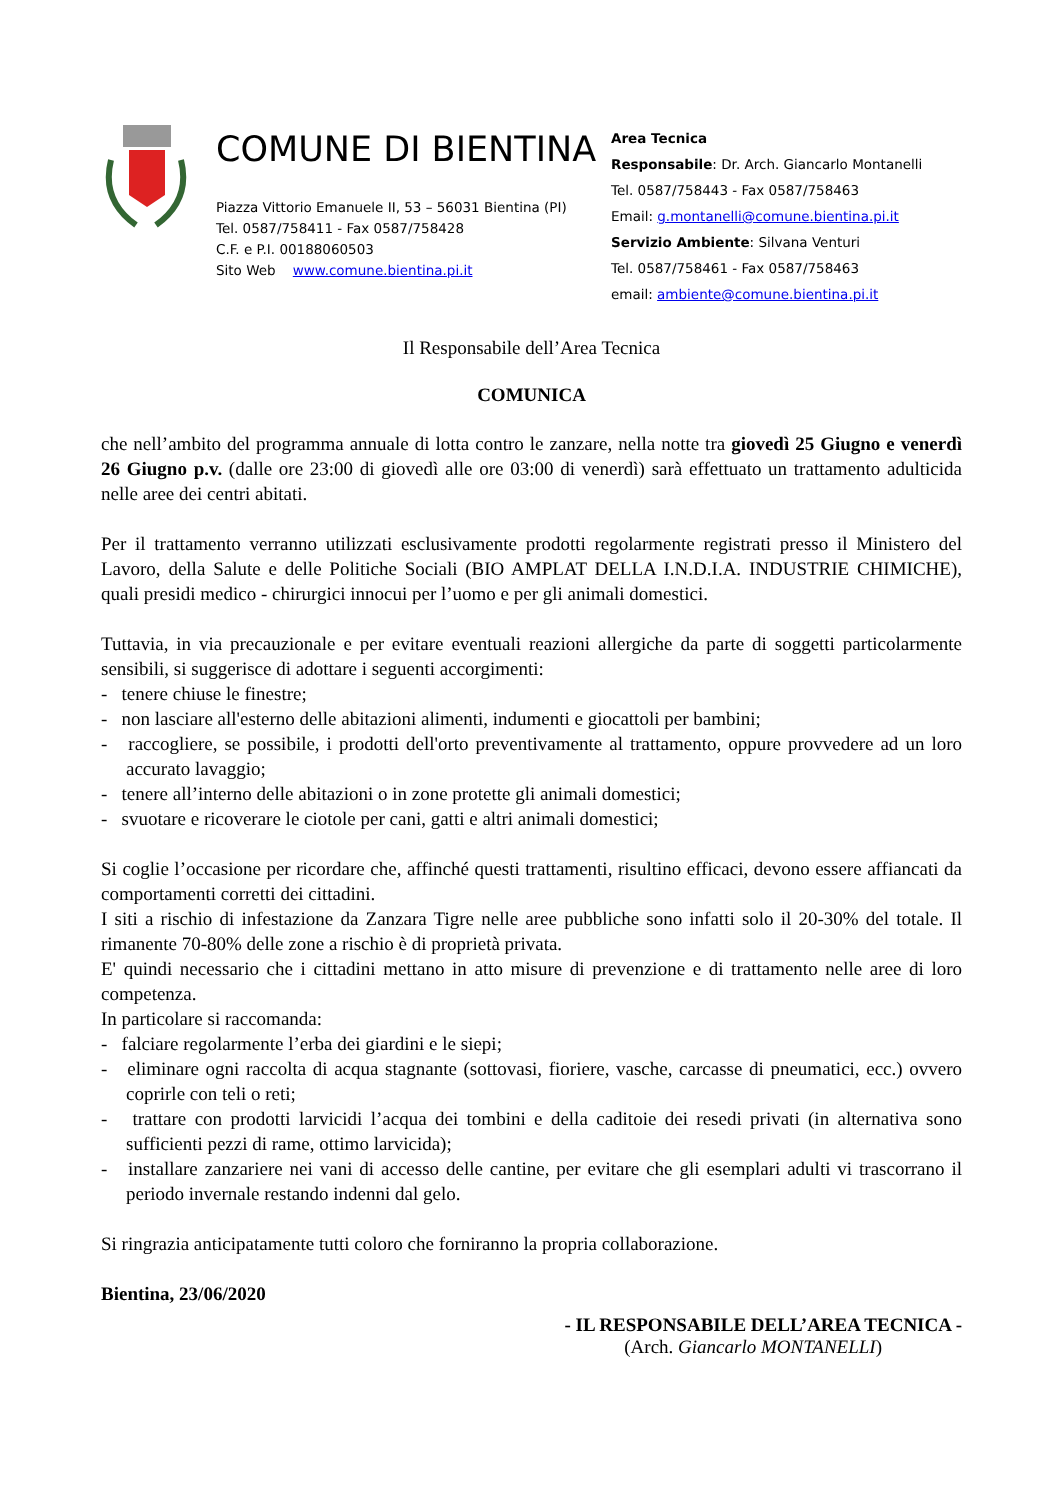COMUNE DI BIENTINA
Piazza Vittorio Emanuele II, 53 – 56031 Bientina (PI)
Tel. 0587/758411 - Fax 0587/758428
C.F. e P.I. 00188060503
Sito Web www.comune.bientina.pi.it
Area Tecnica
Responsabile: Dr. Arch. Giancarlo Montanelli
Tel. 0587/758443 - Fax 0587/758463
Email: g.montanelli@comune.bientina.pi.it
Servizio Ambiente: Silvana Venturi
Tel. 0587/758461 - Fax 0587/758463
email: ambiente@comune.bientina.pi.it
Il Responsabile dell’Area Tecnica
COMUNICA
che nell’ambito del programma annuale di lotta contro le zanzare, nella notte tra giovedì 25 Giugno e venerdì 26 Giugno p.v. (dalle ore 23:00 di giovedì alle ore 03:00 di venerdì) sarà effettuato un trattamento adulticida nelle aree dei centri abitati.
Per il trattamento verranno utilizzati esclusivamente prodotti regolarmente registrati presso il Ministero del Lavoro, della Salute e delle Politiche Sociali (BIO AMPLAT DELLA I.N.D.I.A. INDUSTRIE CHIMICHE), quali presidi medico - chirurgici innocui per l’uomo e per gli animali domestici.
Tuttavia, in via precauzionale e per evitare eventuali reazioni allergiche da parte di soggetti particolarmente sensibili, si suggerisce di adottare i seguenti accorgimenti:
- tenere chiuse le finestre;
- non lasciare all'esterno delle abitazioni alimenti, indumenti e giocattoli per bambini;
- raccogliere, se possibile, i prodotti dell'orto preventivamente al trattamento, oppure provvedere ad un loro accurato lavaggio;
- tenere all’interno delle abitazioni o in zone protette gli animali domestici;
- svuotare e ricoverare le ciotole per cani, gatti e altri animali domestici;
Si coglie l’occasione per ricordare che, affinché questi trattamenti, risultino efficaci, devono essere affiancati da comportamenti corretti dei cittadini.
I siti a rischio di infestazione da Zanzara Tigre nelle aree pubbliche sono infatti solo il 20-30% del totale. Il rimanente 70-80% delle zone a rischio è di proprietà privata.
E' quindi necessario che i cittadini mettano in atto misure di prevenzione e di trattamento nelle aree di loro competenza.
In particolare si raccomanda:
- falciare regolarmente l’erba dei giardini e le siepi;
- eliminare ogni raccolta di acqua stagnante (sottovasi, fioriere, vasche, carcasse di pneumatici, ecc.) ovvero coprirle con teli o reti;
- trattare con prodotti larvicidi l’acqua dei tombini e della caditoie dei resedi privati (in alternativa sono sufficienti pezzi di rame, ottimo larvicida);
- installare zanzariere nei vani di accesso delle cantine, per evitare che gli esemplari adulti vi trascorrano il periodo invernale restando indenni dal gelo.
Si ringrazia anticipatamente tutti coloro che forniranno la propria collaborazione.
Bientina, 23/06/2020
- IL RESPONSABILE DELL’AREA TECNICA -
(Arch. Giancarlo MONTANELLI)